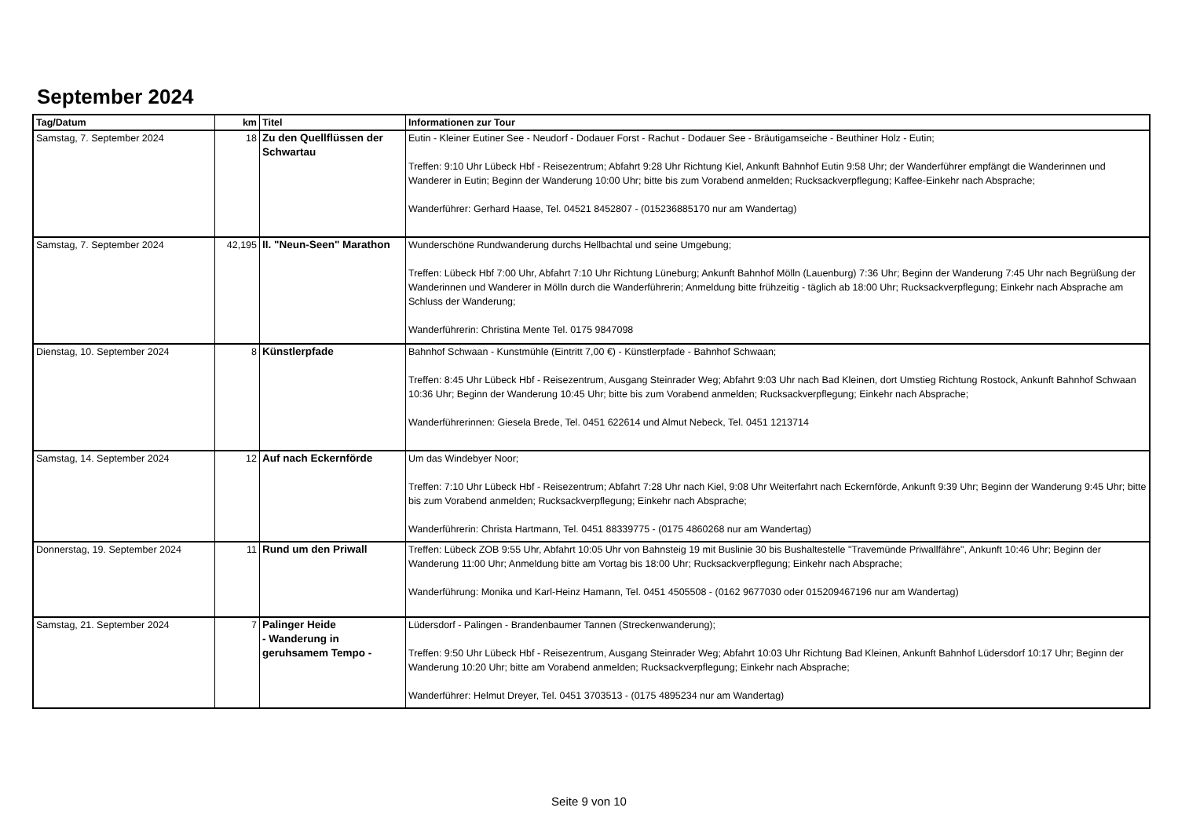September 2024
| Tag/Datum | km | Titel | Informationen zur Tour |
| --- | --- | --- | --- |
| Samstag, 7. September 2024 | 18 | Zu den Quellflüssen der Schwartau | Eutin - Kleiner Eutiner See - Neudorf - Dodauer Forst - Rachut - Dodauer See - Bräutigamseiche - Beuthiner Holz - Eutin; Treffen: 9:10 Uhr Lübeck Hbf - Reisezentrum; Abfahrt 9:28 Uhr Richtung Kiel, Ankunft Bahnhof Eutin 9:58 Uhr; der Wanderführer empfängt die Wanderinnen und Wanderer in Eutin; Beginn der Wanderung 10:00 Uhr; bitte bis zum Vorabend anmelden; Rucksackverpflegung; Kaffee-Einkehr nach Absprache; Wanderführer: Gerhard Haase, Tel. 04521 8452807 - (015236885170 nur am Wandertag) |
| Samstag, 7. September 2024 | 42,195 | II. "Neun-Seen" Marathon | Wunderschöne Rundwanderung durchs Hellbachtal und seine Umgebung; Treffen: Lübeck Hbf 7:00 Uhr, Abfahrt 7:10 Uhr Richtung Lüneburg; Ankunft Bahnhof Mölln (Lauenburg) 7:36 Uhr; Beginn der Wanderung 7:45 Uhr nach Begrüßung der Wanderinnen und Wanderer in Mölln durch die Wanderführerin; Anmeldung bitte frühzeitig - täglich ab 18:00 Uhr; Rucksackverpflegung; Einkehr nach Absprache am Schluss der Wanderung; Wanderführerin: Christina Mente Tel. 0175 9847098 |
| Dienstag, 10. September 2024 | 8 | Künstlerpfade | Bahnhof Schwaan - Kunstmühle (Eintritt 7,00 €) - Künstlerpfade - Bahnhof Schwaan; Treffen: 8:45 Uhr Lübeck Hbf - Reisezentrum, Ausgang Steinrader Weg; Abfahrt 9:03 Uhr nach Bad Kleinen, dort Umstieg Richtung Rostock, Ankunft Bahnhof Schwaan 10:36 Uhr; Beginn der Wanderung 10:45 Uhr; bitte bis zum Vorabend anmelden; Rucksackverpflegung; Einkehr nach Absprache; Wanderführerinnen: Giesela Brede, Tel. 0451 622614 und Almut Nebeck, Tel. 0451 1213714 |
| Samstag, 14. September 2024 | 12 | Auf nach Eckernförde | Um das Windebyer Noor; Treffen: 7:10 Uhr Lübeck Hbf - Reisezentrum; Abfahrt 7:28 Uhr nach Kiel, 9:08 Uhr Weiterfahrt nach Eckernförde, Ankunft 9:39 Uhr; Beginn der Wanderung 9:45 Uhr; bitte bis zum Vorabend anmelden; Rucksackverpflegung; Einkehr nach Absprache; Wanderführerin: Christa Hartmann, Tel. 0451 88339775 - (0175 4860268 nur am Wandertag) |
| Donnerstag, 19. September 2024 | 11 | Rund um den Priwall | Treffen: Lübeck ZOB 9:55 Uhr, Abfahrt 10:05 Uhr von Bahnsteig 19 mit Buslinie 30 bis Bushaltestelle "Travemünde Priwallfähre", Ankunft 10:46 Uhr; Beginn der Wanderung 11:00 Uhr; Anmeldung bitte am Vortag bis 18:00 Uhr; Rucksackverpflegung; Einkehr nach Absprache; Wanderführung: Monika und Karl-Heinz Hamann, Tel. 0451 4505508 - (0162 9677030 oder 015209467196 nur am Wandertag) |
| Samstag, 21. September 2024 | 7 | Palinger Heide - Wanderung in geruhsamem Tempo - | Lüdersdorf - Palingen - Brandenbaumer Tannen (Streckenwanderung); Treffen: 9:50 Uhr Lübeck Hbf - Reisezentrum, Ausgang Steinrader Weg; Abfahrt 10:03 Uhr Richtung Bad Kleinen, Ankunft Bahnhof Lüdersdorf 10:17 Uhr; Beginn der Wanderung 10:20 Uhr; bitte am Vorabend anmelden; Rucksackverpflegung; Einkehr nach Absprache; Wanderführer: Helmut Dreyer, Tel. 0451 3703513 - (0175 4895234 nur am Wandertag) |
Seite 9 von 10